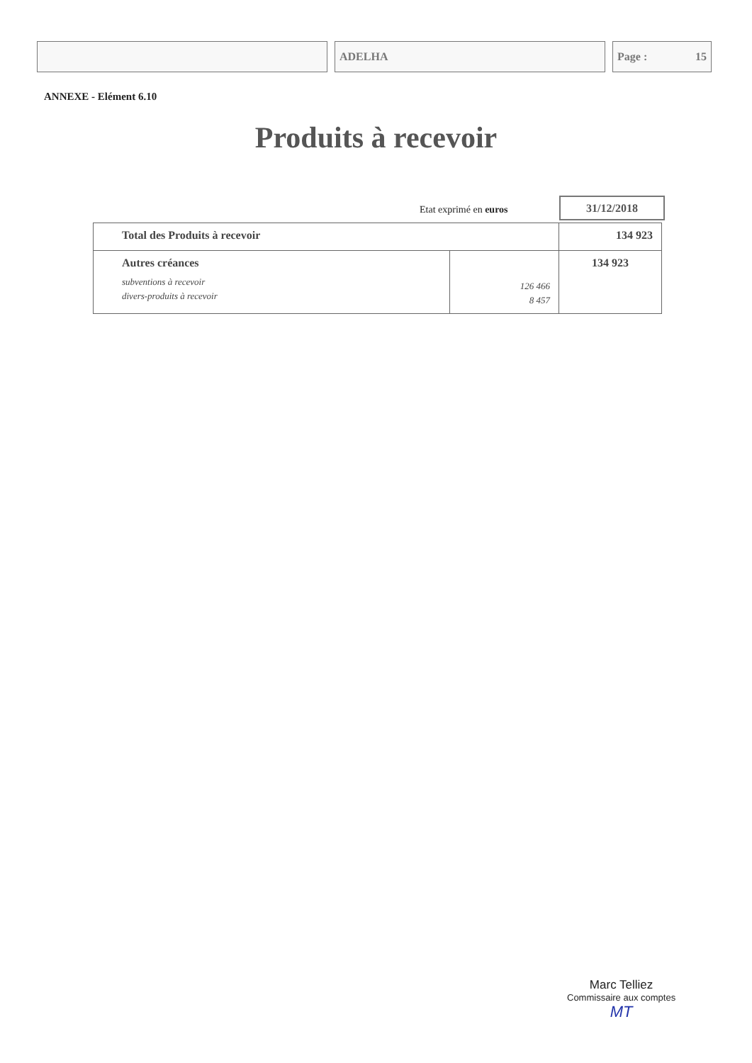ADELHA Page : 15
ANNEXE - Elément 6.10
Produits à recevoir
Etat exprimé en euros
31/12/2018
| Total des Produits à recevoir | | 134 923 |
| Autres créances subventions à recevoir divers-produits à recevoir | 126 466 8 457 | 134 923 |
Marc Telliez
Commissaire aux comptes
MT